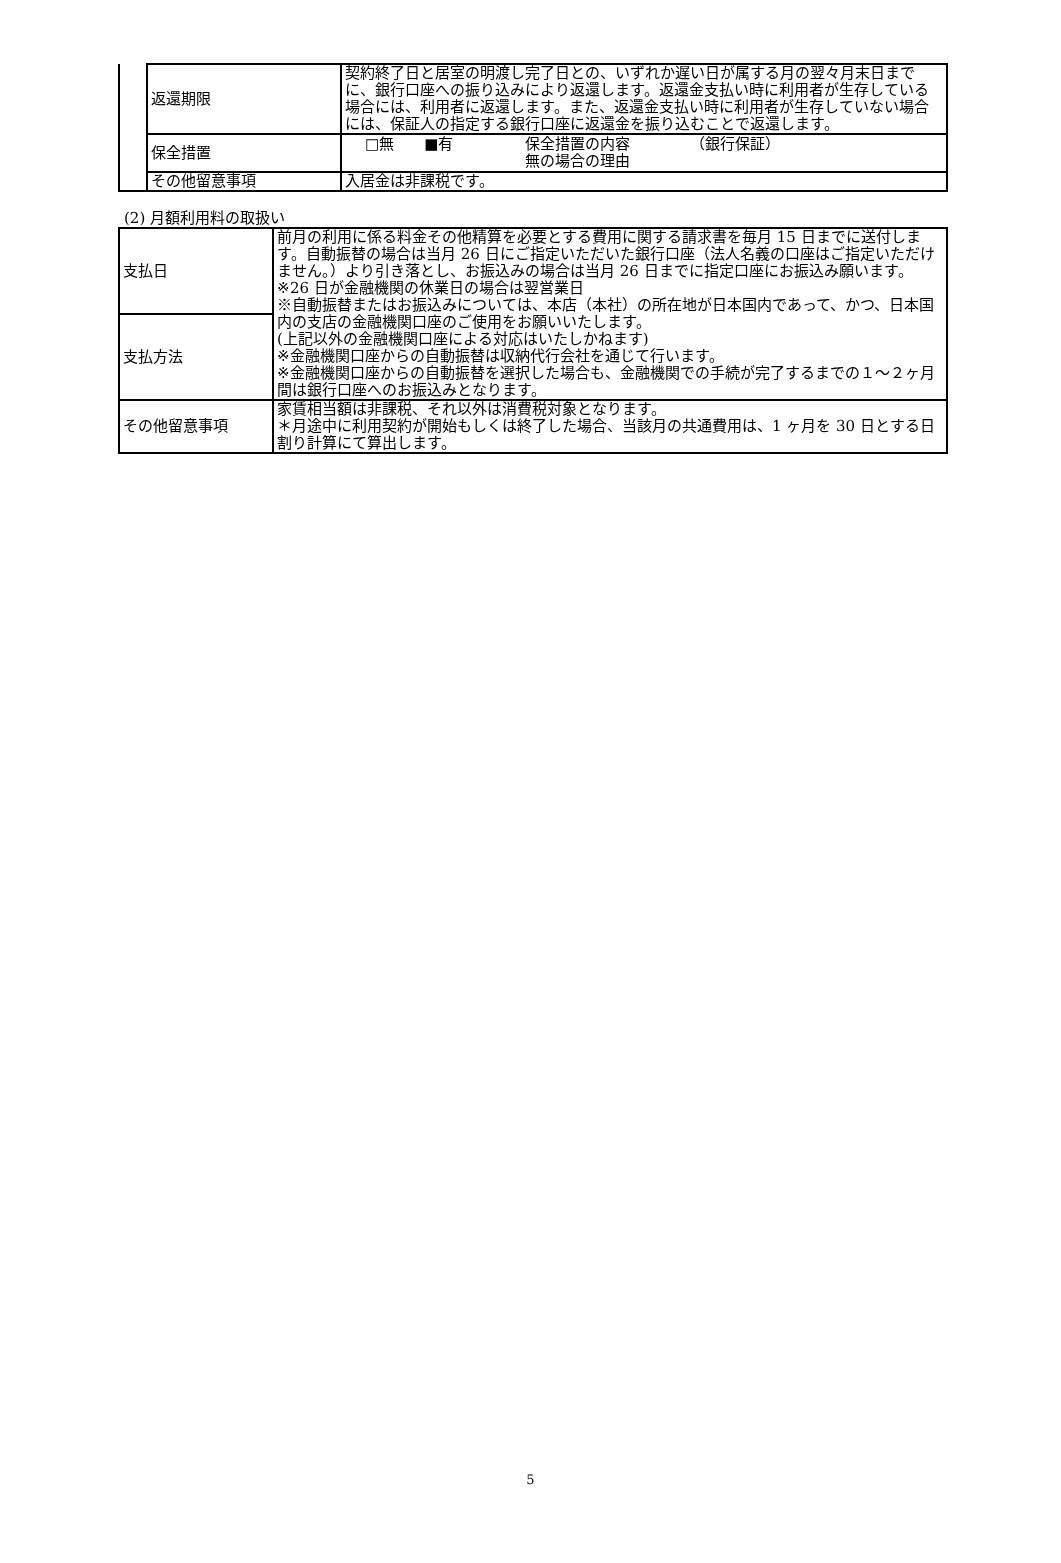| | 返還期限 | 契約終了日と居室の明渡し完了日との、いずれか遅い日が属する月の翌々月末日までに、銀行口座への振り込みにより返還します。返還金支払い時に利用者が生存している場合には、利用者に返還します。また、返還金支払い時に利用者が生存していない場合には、保証人の指定する銀行口座に返還金を振り込むことで返還します。 |
| | 保全措置 | □無 ■有 保全措置の内容 無の場合の理由 （銀行保証） |
| | その他留意事項 | 入居金は非課税です。 |
(2) 月額利用料の取扱い
| 支払日 | 前月の利用に係る料金その他精算を必要とする費用に関する請求書を毎月 15 日までに送付します。自動振替の場合は当月 26 日にご指定いただいた銀行口座（法人名義の口座はご指定いただけません。）より引き落とし、お振込みの場合は当月 26 日までに指定口座にお振込み願います。 ※26 日が金融機関の休業日の場合は翌営業日 ※自動振替またはお振込みについては、本店（本社）の所在地が日本国内であって、かつ、日本国内の支店の金融機関口座のご使用をお願いいたします。 (上記以外の金融機関口座による対応はいたしかねます) ※金融機関口座からの自動振替は収納代行会社を通じて行います。 ※金融機関口座からの自動振替を選択した場合も、金融機関での手続が完了するまでの１～２ヶ月間は銀行口座へのお振込みとなります。 |
| 支払方法 | |
| その他留意事項 | 家賃相当額は非課税、それ以外は消費税対象となります。 ＊月途中に利用契約が開始もしくは終了した場合、当該月の共通費用は、1 ヶ月を 30 日とする日割り計算にて算出します。 |
5